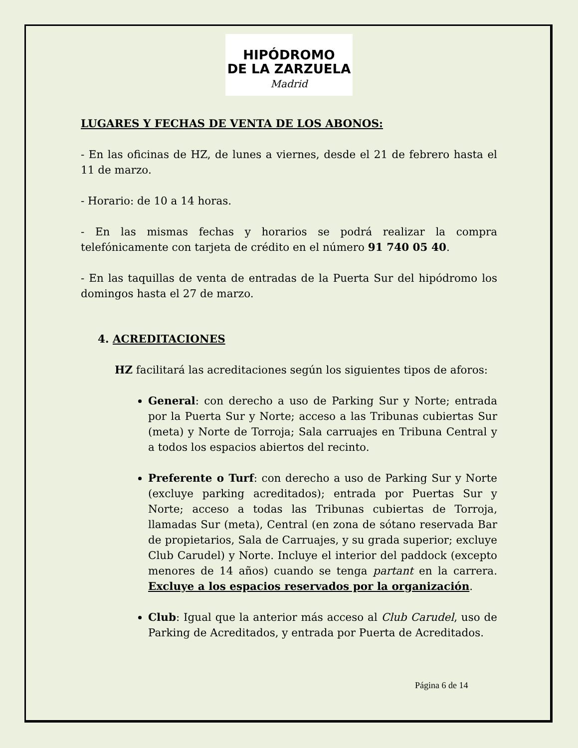HIPÓDROMO
DE LA ZARZUELA
Madrid
LUGARES Y FECHAS DE VENTA DE LOS ABONOS:
- En las oficinas de HZ, de lunes a viernes, desde el 21 de febrero hasta el 11 de marzo.
- Horario: de 10 a 14 horas.
- En las mismas fechas y horarios se podrá realizar la compra telefónicamente con tarjeta de crédito en el número 91 740 05 40.
- En las taquillas de venta de entradas de la Puerta Sur del hipódromo los domingos hasta el 27 de marzo.
4. ACREDITACIONES
HZ facilitará las acreditaciones según los siguientes tipos de aforos:
General: con derecho a uso de Parking Sur y Norte; entrada por la Puerta Sur y Norte; acceso a las Tribunas cubiertas Sur (meta) y Norte de Torroja; Sala carruajes en Tribuna Central y a todos los espacios abiertos del recinto.
Preferente o Turf: con derecho a uso de Parking Sur y Norte (excluye parking acreditados); entrada por Puertas Sur y Norte; acceso a todas las Tribunas cubiertas de Torroja, llamadas Sur (meta), Central (en zona de sótano reservada Bar de propietarios, Sala de Carruajes, y su grada superior; excluye Club Carudel) y Norte. Incluye el interior del paddock (excepto menores de 14 años) cuando se tenga partant en la carrera. Excluye a los espacios reservados por la organización.
Club: Igual que la anterior más acceso al Club Carudel, uso de Parking de Acreditados, y entrada por Puerta de Acreditados.
Página 6 de 14